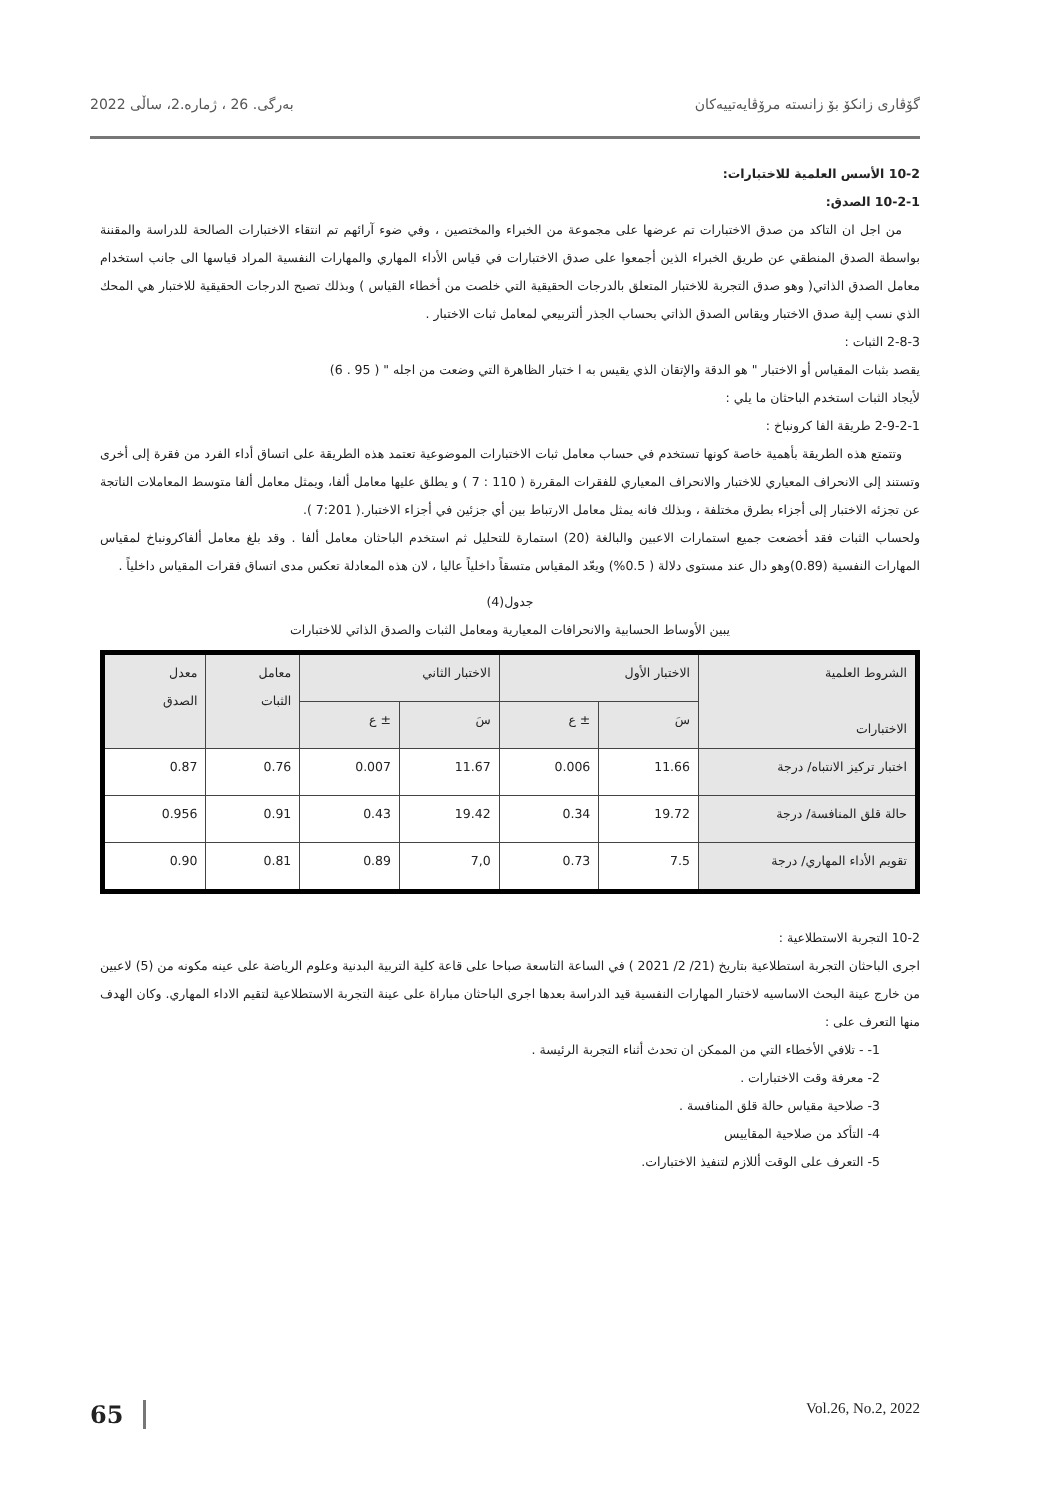بەرگی. 26 ، ژمارە.2، ساڵی 2022 گۆڤاری زانکۆ بۆ زانستە مرۆڤایەتییەکان
10-2 الأسس العلمية للاختبارات:
10-2-1 الصدق:
من اجل ان التاكد من صدق الاختبارات تم عرضها على مجموعة من الخبراء والمختصين ، وفي ضوء آرائهم تم انتقاء الاختبارات الصالحة للدراسة والمقننة بواسطة الصدق المنطقي عن طريق الخبراء الذين أجمعوا على صدق الاختبارات في قياس الأداء المهاري والمهارات النفسية المراد قياسها الى جانب استخدام معامل الصدق الذاتي( وهو صدق التجربة للاختبار المتعلق بالدرجات الحقيقية التي خلصت من أخطاء القياس ) وبذلك تصبح الدرجات الحقيقية للاختبار هي المحك الذي نسب إلية صدق الاختبار ويقاس الصدق الذاتي بحساب الجذر ألتربيعي لمعامل ثبات الاختبار .
2-8-3 الثبات :
يقصد بثبات المقياس أو الاختبار " هو الدقة والإتقان الذي يقيس به ا ختبار الظاهرة التي وضعت من اجله " ( 95 . 6)
لأيجاد الثبات استخدم الباحثان ما يلي :
2-9-2-1 طريقة الفا كرونباخ :
وتتمتع هذه الطريقة بأهمية خاصة كونها تستخدم في حساب معامل ثبات الاختبارات الموضوعية تعتمد هذه الطريقة على اتساق أداء الفرد من فقرة إلى أخرى وتستند إلى الانحراف المعياري للاختبار والانحراف المعياري للفقرات المقررة ( 110 : 7 ) و يطلق عليها معامل ألفا، ويمثل معامل ألفا متوسط المعاملات الناتجة عن تجزئه الاختبار إلى أجزاء بطرق مختلفة ، وبذلك فانه يمثل معامل الارتباط بين أي جزئين في أجزاء الاختبار.( 7:201 ).
ولحساب الثبات فقد أخضعت جميع استمارات الاعبين والبالغة (20) استمارة للتحليل ثم استخدم الباحثان معامل ألفا . وقد بلغ معامل ألفاكرونباخ لمقياس المهارات النفسية (0.89)وهو دال عند مستوى دلالة ( 0.5%) ويعّد المقياس متسقاً داخلياً عاليا ، لان هذه المعادلة تعكس مدى اتساق فقرات المقياس داخلياً .
جدول(4)
يبين الأوساط الحسابية والانحرافات المعيارية ومعامل الثبات والصدق الذاتي للاختبارات
| الشروط العلمية الاختبارات | الاختبار الأول | | الاختبار الثاني | | معامل الثبات | معدل الصدق |
| --- | --- | --- | --- | --- | --- | --- |
| | سَ | ± ع | سَ | ± ع | | |
| اختبار تركيز الانتباه/ درجة | 11.66 | 0.006 | 11.67 | 0.007 | 0.76 | 0.87 |
| حالة قلق المنافسة/ درجة | 19.72 | 0.34 | 19.42 | 0.43 | 0.91 | 0.956 |
| تقويم الأداء المهاري/ درجة | 7.5 | 0.73 | 7,0 | 0.89 | 0.81 | 0.90 |
10-2 التجربة الاستطلاعية :
اجرى الباحثان التجربة استطلاعية بتاريخ (21/ 2/ 2021 ) في الساعة التاسعة صباحا على قاعة كلية التربية البدنية وعلوم الرياضة على عينه مكونه من (5) لاعبين من خارج عينة البحث الاساسيه لاختبار المهارات النفسية قيد الدراسة بعدها اجرى الباحثان مباراة على عينة التجربة الاستطلاعية لتقيم الاداء المهاري. وكان الهدف منها التعرف على :
1- - تلافي الأخطاء التي من الممكن ان تحدث أثناء التجربة الرئيسة .
2- معرفة وقت الاختبارات .
3- صلاحية مقياس حالة قلق المنافسة .
4- التأكد من صلاحية المقاييس
5- التعرف على الوقت أللازم لتنفيذ الاختبارات.
65 Vol.26, No.2, 2022